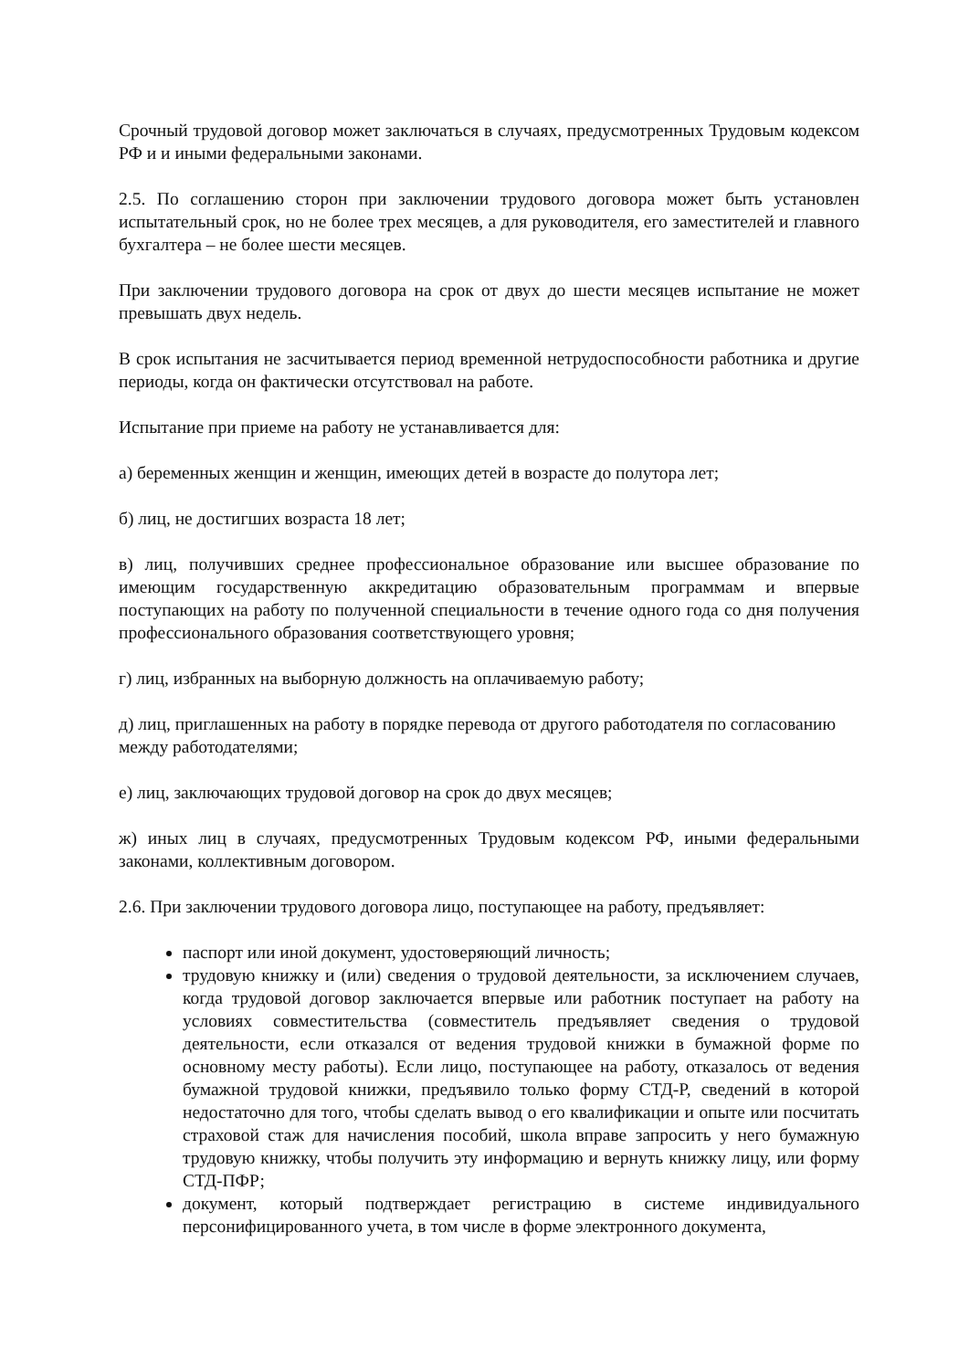Срочный трудовой договор может заключаться в случаях, предусмотренных Трудовым кодексом РФ и и иными федеральными законами.
2.5. По соглашению сторон при заключении трудового договора может быть установлен испытательный срок, но не более трех месяцев, а для руководителя, его заместителей и главного бухгалтера – не более шести месяцев.
При заключении трудового договора на срок от двух до шести месяцев испытание не может превышать двух недель.
В срок испытания не засчитывается период временной нетрудоспособности работника и другие периоды, когда он фактически отсутствовал на работе.
Испытание при приеме на работу не устанавливается для:
а) беременных женщин и женщин, имеющих детей в возрасте до полутора лет;
б) лиц, не достигших возраста 18 лет;
в) лиц, получивших среднее профессиональное образование или высшее образование по имеющим государственную аккредитацию образовательным программам и впервые поступающих на работу по полученной специальности в течение одного года со дня получения профессионального образования соответствующего уровня;
г) лиц, избранных на выборную должность на оплачиваемую работу;
д) лиц, приглашенных на работу в порядке перевода от другого работодателя по согласованию между работодателями;
е) лиц, заключающих трудовой договор на срок до двух месяцев;
ж) иных лиц в случаях, предусмотренных Трудовым кодексом РФ, иными федеральными законами, коллективным договором.
2.6. При заключении трудового договора лицо, поступающее на работу, предъявляет:
паспорт или иной документ, удостоверяющий личность;
трудовую книжку и (или) сведения о трудовой деятельности, за исключением случаев, когда трудовой договор заключается впервые или работник поступает на работу на условиях совместительства (совместитель предъявляет сведения о трудовой деятельности, если отказался от ведения трудовой книжки в бумажной форме по основному месту работы). Если лицо, поступающее на работу, отказалось от ведения бумажной трудовой книжки, предъявило только форму СТД-Р, сведений в которой недостаточно для того, чтобы сделать вывод о его квалификации и опыте или посчитать страховой стаж для начисления пособий, школа вправе запросить у него бумажную трудовую книжку, чтобы получить эту информацию и вернуть книжку лицу, или форму СТД-ПФР;
документ, который подтверждает регистрацию в системе индивидуального персонифицированного учета, в том числе в форме электронного документа,